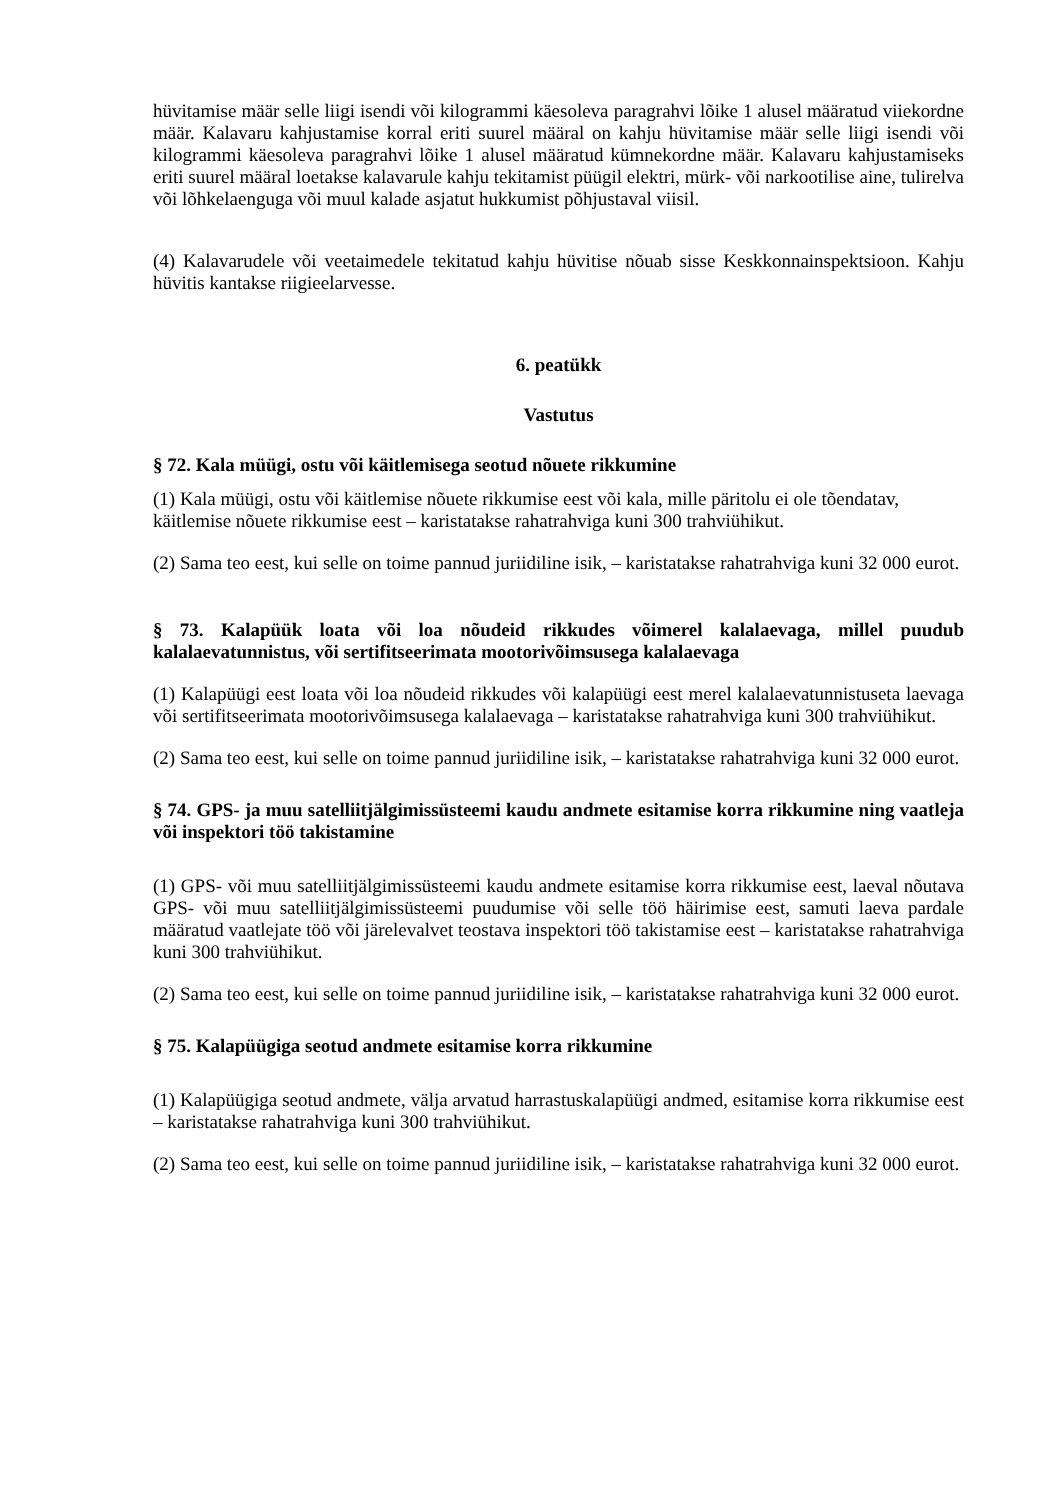hüvitamise määr selle liigi isendi või kilogrammi käesoleva paragrahvi lõike 1 alusel määratud viiekordne määr. Kalavaru kahjustamise korral eriti suurel määral on kahju hüvitamise määr selle liigi isendi või kilogrammi käesoleva paragrahvi lõike 1 alusel määratud kümnekordne määr. Kalavaru kahjustamiseks eriti suurel määral loetakse kalavarule kahju tekitamist püügil elektri, mürk- või narkootilise aine, tulirelva või lõhkelaenguga või muul kalade asjatut hukkumist põhjustaval viisil.
(4) Kalavarudele või veetaimedele tekitatud kahju hüvitise nõuab sisse Keskkonnainspektsioon. Kahju hüvitis kantakse riigieelarvesse.
6. peatükk
Vastutus
§ 72. Kala müügi, ostu või käitlemisega seotud nõuete rikkumine
(1) Kala müügi, ostu või käitlemise nõuete rikkumise eest või kala, mille päritolu ei ole tõendatav, käitlemise nõuete rikkumise eest – karistatakse rahatrahviga kuni 300 trahviühikut.
(2) Sama teo eest, kui selle on toime pannud juriidiline isik, – karistatakse rahatrahviga kuni 32 000 eurot.
§ 73. Kalapüük loata või loa nõudeid rikkudes võimerel kalalaevaga, millel puudub kalalaevatunnistus, või sertifitseerimata mootorivõimsusega kalalaevaga
(1) Kalapüügi eest loata või loa nõudeid rikkudes või kalapüügi eest merel kalalaevatunnistuseta laevaga või sertifitseerimata mootorivõimsusega kalalaevaga – karistatakse rahatrahviga kuni 300 trahviühikut.
(2) Sama teo eest, kui selle on toime pannud juriidiline isik, – karistatakse rahatrahviga kuni 32 000 eurot.
§ 74. GPS- ja muu satelliitjälgimissüsteemi kaudu andmete esitamise korra rikkumine ning vaatleja või inspektori töö takistamine
(1) GPS- või muu satelliitjälgimissüsteemi kaudu andmete esitamise korra rikkumise eest, laeval nõutava GPS- või muu satelliitjälgimissüsteemi puudumise või selle töö häirimise eest, samuti laeva pardale määratud vaatlejate töö või järelevalvet teostava inspektori töö takistamise eest – karistatakse rahatrahviga kuni 300 trahviühikut.
(2) Sama teo eest, kui selle on toime pannud juriidiline isik, – karistatakse rahatrahviga kuni 32 000 eurot.
§ 75. Kalapüügiga seotud andmete esitamise korra rikkumine
(1) Kalapüügiga seotud andmete, välja arvatud harrastuskalapüügi andmed, esitamise korra rikkumise eest – karistatakse rahatrahviga kuni 300 trahviühikut.
(2) Sama teo eest, kui selle on toime pannud juriidiline isik, – karistatakse rahatrahviga kuni 32 000 eurot.